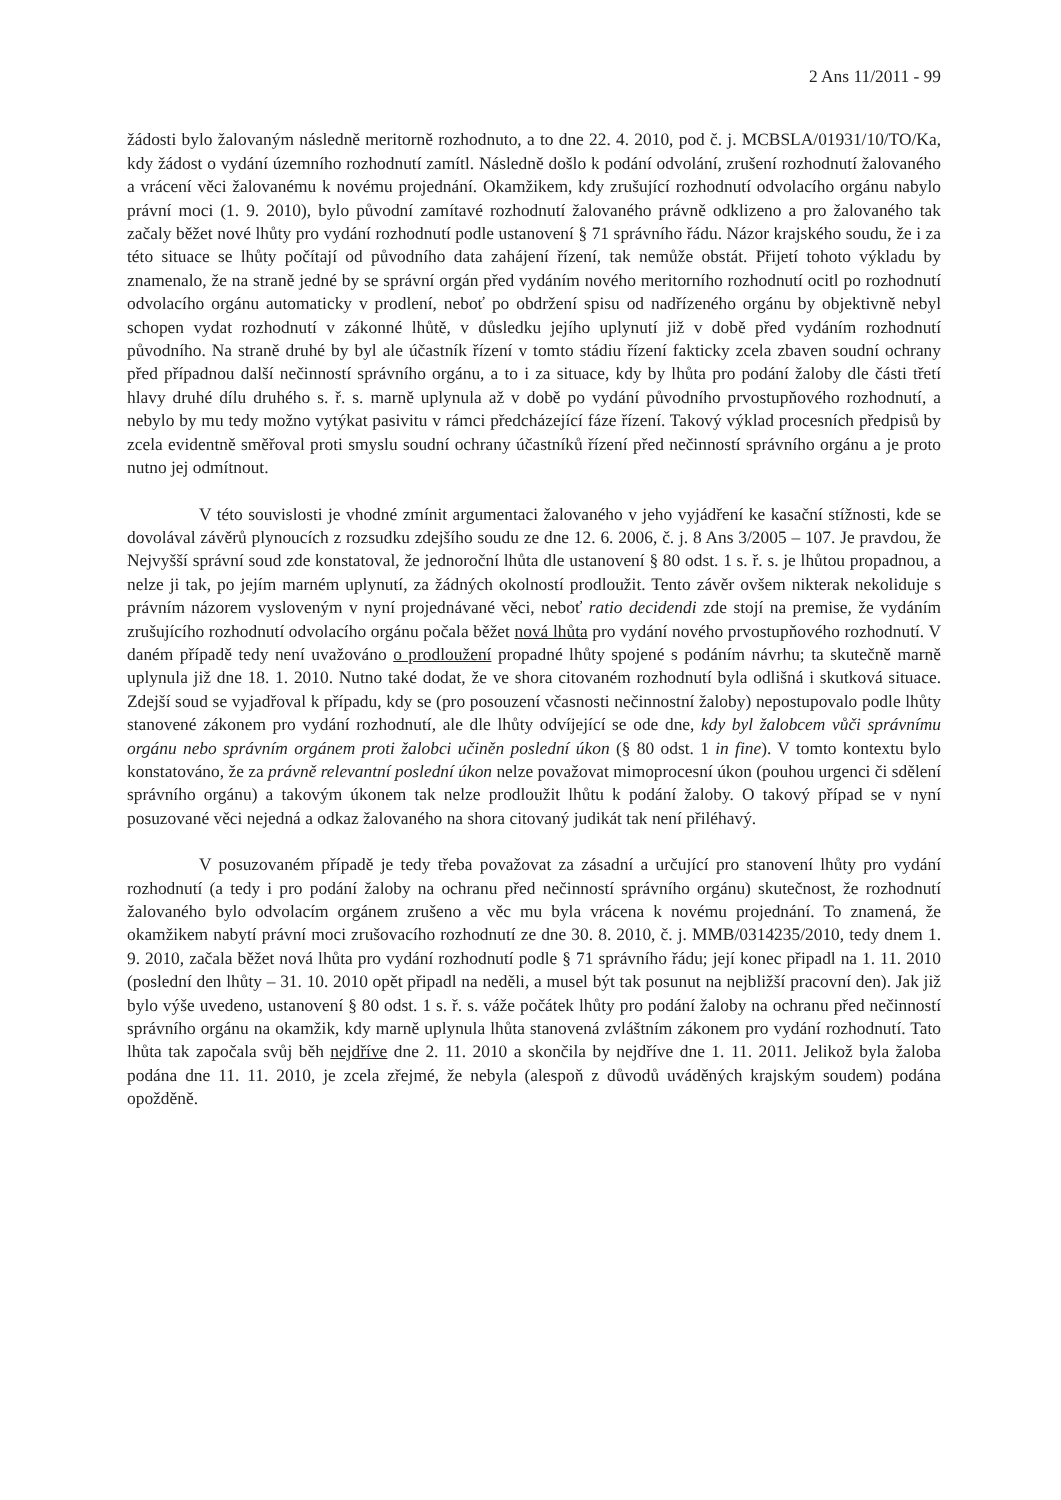2 Ans 11/2011 - 99
žádosti bylo žalovaným následně meritorně rozhodnuto, a to dne 22. 4. 2010, pod č. j. MCBSLA/01931/10/TO/Ka, kdy žádost o vydání územního rozhodnutí zamítl. Následně došlo k podání odvolání, zrušení rozhodnutí žalovaného a vrácení věci žalovanému k novému projednání. Okamžikem, kdy zrušující rozhodnutí odvolacího orgánu nabylo právní moci (1. 9. 2010), bylo původní zamítavé rozhodnutí žalovaného právně odklizeno a pro žalovaného tak začaly běžet nové lhůty pro vydání rozhodnutí podle ustanovení § 71 správního řádu. Názor krajského soudu, že i za této situace se lhůty počítají od původního data zahájení řízení, tak nemůže obstát. Přijetí tohoto výkladu by znamenalo, že na straně jedné by se správní orgán před vydáním nového meritorního rozhodnutí ocitl po rozhodnutí odvolacího orgánu automaticky v prodlení, neboť po obdržení spisu od nadřízeného orgánu by objektivně nebyl schopen vydat rozhodnutí v zákonné lhůtě, v důsledku jejího uplynutí již v době před vydáním rozhodnutí původního. Na straně druhé by byl ale účastník řízení v tomto stádiu řízení fakticky zcela zbaven soudní ochrany před případnou další nečinností správního orgánu, a to i za situace, kdy by lhůta pro podání žaloby dle části třetí hlavy druhé dílu druhého s. ř. s. marně uplynula až v době po vydání původního prvostupňového rozhodnutí, a nebylo by mu tedy možno vytýkat pasivitu v rámci předcházející fáze řízení. Takový výklad procesních předpisů by zcela evidentně směřoval proti smyslu soudní ochrany účastníků řízení před nečinností správního orgánu a je proto nutno jej odmítnout.
V této souvislosti je vhodné zmínit argumentaci žalovaného v jeho vyjádření ke kasační stížnosti, kde se dovolával závěrů plynoucích z rozsudku zdejšího soudu ze dne 12. 6. 2006, č. j. 8 Ans 3/2005 – 107. Je pravdou, že Nejvyšší správní soud zde konstatoval, že jednoroční lhůta dle ustanovení § 80 odst. 1 s. ř. s. je lhůtou propadnou, a nelze ji tak, po jejím marném uplynutí, za žádných okolností prodloužit. Tento závěr ovšem nikterak nekoliduje s právním názorem vysloveným v nyní projednávané věci, neboť ratio decidendi zde stojí na premise, že vydáním zrušujícího rozhodnutí odvolacího orgánu počala běžet nová lhůta pro vydání nového prvostupňového rozhodnutí. V daném případě tedy není uvažováno o prodloužení propadné lhůty spojené s podáním návrhu; ta skutečně marně uplynula již dne 18. 1. 2010. Nutno také dodat, že ve shora citovaném rozhodnutí byla odlišná i skutková situace. Zdejší soud se vyjadřoval k případu, kdy se (pro posouzení včasnosti nečinnostní žaloby) nepostupovalo podle lhůty stanovené zákonem pro vydání rozhodnutí, ale dle lhůty odvíjející se ode dne, kdy byl žalobcem vůči správnímu orgánu nebo správním orgánem proti žalobci učiněn poslední úkon (§ 80 odst. 1 in fine). V tomto kontextu bylo konstatováno, že za právně relevantní poslední úkon nelze považovat mimoprocesní úkon (pouhou urgenci či sdělení správního orgánu) a takovým úkonem tak nelze prodloužit lhůtu k podání žaloby. O takový případ se v nyní posuzované věci nejedná a odkaz žalovaného na shora citovaný judikát tak není přiléhavý.
V posuzovaném případě je tedy třeba považovat za zásadní a určující pro stanovení lhůty pro vydání rozhodnutí (a tedy i pro podání žaloby na ochranu před nečinností správního orgánu) skutečnost, že rozhodnutí žalovaného bylo odvolacím orgánem zrušeno a věc mu byla vrácena k novému projednání. To znamená, že okamžikem nabytí právní moci zrušovacího rozhodnutí ze dne 30. 8. 2010, č. j. MMB/0314235/2010, tedy dnem 1. 9. 2010, začala běžet nová lhůta pro vydání rozhodnutí podle § 71 správního řádu; její konec připadl na 1. 11. 2010 (poslední den lhůty – 31. 10. 2010 opět připadl na neděli, a musel být tak posunut na nejbližší pracovní den). Jak již bylo výše uvedeno, ustanovení § 80 odst. 1 s. ř. s. váže počátek lhůty pro podání žaloby na ochranu před nečinností správního orgánu na okamžik, kdy marně uplynula lhůta stanovená zvláštním zákonem pro vydání rozhodnutí. Tato lhůta tak započala svůj běh nejdříve dne 2. 11. 2010 a skončila by nejdříve dne 1. 11. 2011. Jelikož byla žaloba podána dne 11. 11. 2010, je zcela zřejmé, že nebyla (alespoň z důvodů uváděných krajským soudem) podána opožděně.